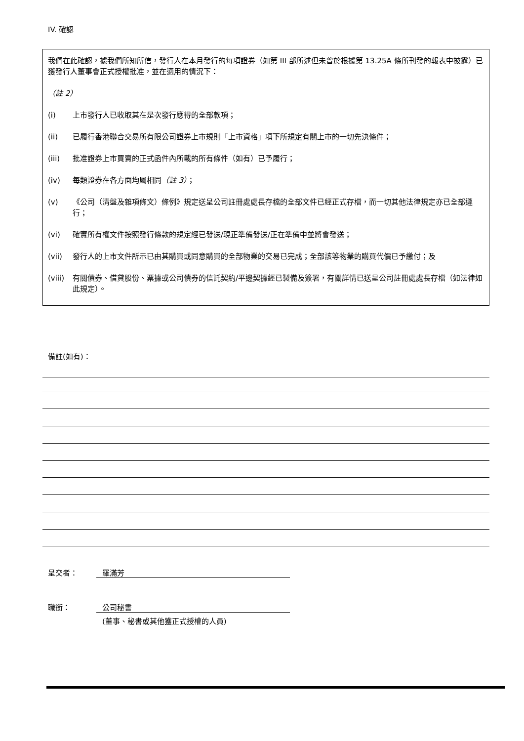IV. 確認
我們在此確認，據我們所知所信，發行人在本月發行的每項證券（如第 III 部所述但未曾於根據第 13.25A 條所刊發的報表中披露）已獲發行人董事會正式授權批准，並在適用的情況下：
（註 2）
(i) 上市發行人已收取其在是次發行應得的全部款項；
(ii) 已履行香港聯合交易所有限公司證券上市規則「上市資格」項下所規定有關上市的一切先決條件；
(iii) 批准證券上市買賣的正式函件內所載的所有條件（如有）已予履行；
(iv) 每類證券在各方面均屬相同（註 3）；
(v) 《公司（清盤及雜項條文）條例》規定送呈公司註冊處處長存檔的全部文件已經正式存檔，而一切其他法律規定亦已全部遵行；
(vi) 確實所有權文件按照發行條款的規定經已發送/現正準備發送/正在準備中並將會發送；
(vii) 發行人的上市文件所示已由其購買或同意購買的全部物業的交易已完成；全部該等物業的購買代價已予繳付；及
(viii) 有關債券、借貸股份、票據或公司債券的信託契約/平邊契據經已製備及簽署，有關詳情已送呈公司註冊處處長存檔（如法律如此規定）。
備註(如有)：
呈交者： 羅滿芳
職銜： 公司秘書
(董事、秘書或其他獲正式授權的人員)